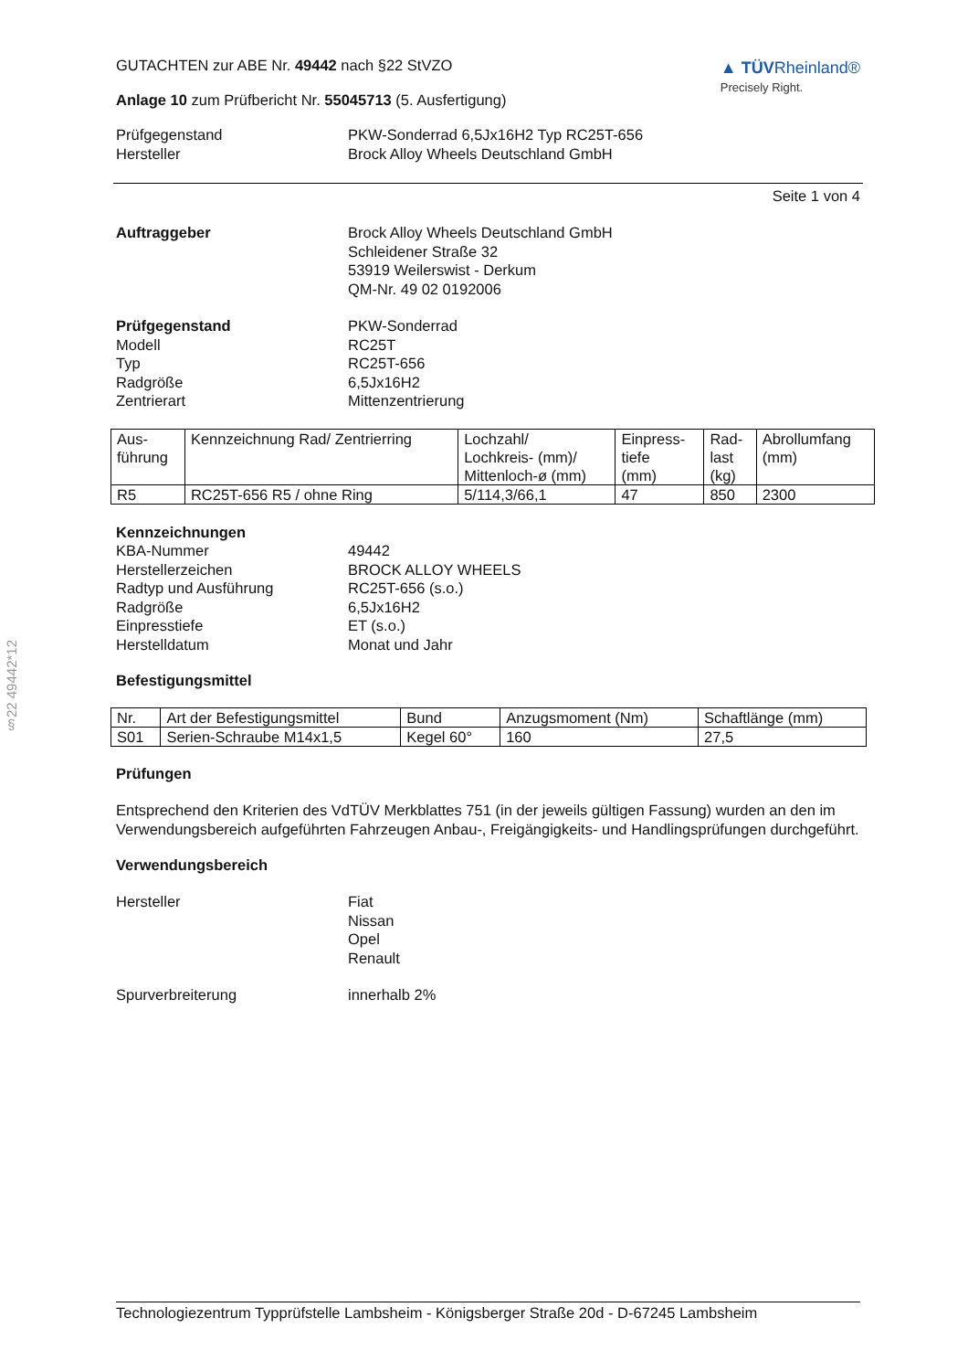§22 49442*12
GUTACHTEN zur ABE Nr. 49442 nach §22 StVZO
Anlage 10 zum Prüfbericht Nr. 55045713 (5. Ausfertigung)
▲ TÜVRheinland®
Precisely Right.
Prüfgegenstand PKW-Sonderrad 6,5Jx16H2 Typ RC25T-656
Hersteller Brock Alloy Wheels Deutschland GmbH
Seite 1 von 4
Auftraggeber Brock Alloy Wheels Deutschland GmbH
Schleidener Straße 32
53919 Weilerswist - Derkum
QM-Nr. 49 02 0192006
Prüfgegenstand
Modell
Typ
Radgröße
Zentrierart
PKW-Sonderrad
RC25T
RC25T-656
6,5Jx16H2
Mittenzentrierung
| Aus- führung | Kennzeichnung Rad/ Zentrierring | Lochzahl/ Lochkreis- (mm)/ Mittenloch-ø (mm) | Einpress- tiefe (mm) | Rad- last (kg) | Abrollumfang (mm) |
| R5 | RC25T-656 R5 / ohne Ring | 5/114,3/66,1 | 47 | 850 | 2300 |
Kennzeichnungen
KBA-Nummer
Herstellerzeichen
Radtyp und Ausführung
Radgröße
Einpresstiefe
Herstelldatum
49442
BROCK ALLOY WHEELS
RC25T-656 (s.o.)
6,5Jx16H2
ET (s.o.)
Monat und Jahr
Befestigungsmittel
| Nr. | Art der Befestigungsmittel | Bund | Anzugsmoment (Nm) | Schaftlänge (mm) |
| S01 | Serien-Schraube M14x1,5 | Kegel 60° | 160 | 27,5 |
Prüfungen
Entsprechend den Kriterien des VdTÜV Merkblattes 751 (in der jeweils gültigen Fassung) wurden an den im Verwendungsbereich aufgeführten Fahrzeugen Anbau-, Freigängigkeits- und Handlingsprüfungen durchgeführt.
Verwendungsbereich
Hersteller Fiat
Nissan
Opel
Renault
Spurverbreiterung innerhalb 2%
Technologiezentrum Typprüfstelle Lambsheim - Königsberger Straße 20d - D-67245 Lambsheim